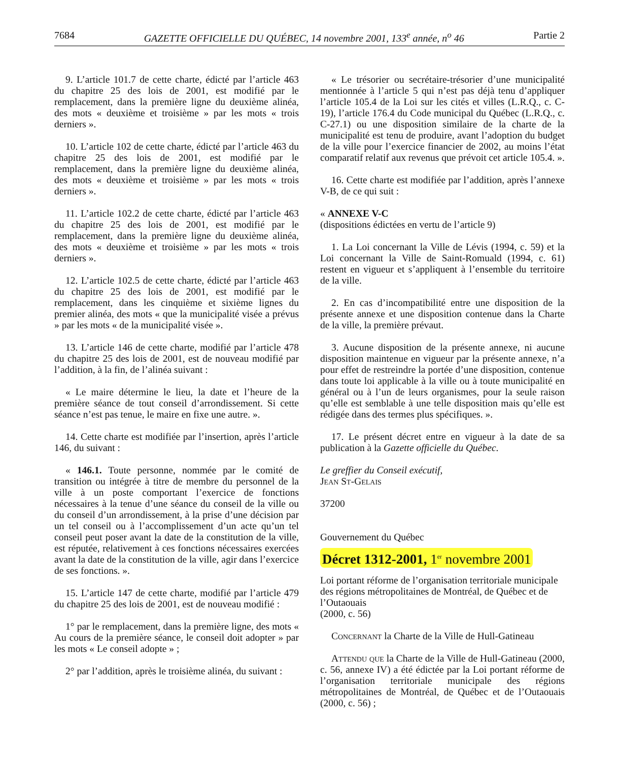7684 GAZETTE OFFICIELLE DU QUÉBEC, 14 novembre 2001, 133<sup>e</sup> année, n<sup>o</sup> 46 Partie 2
9. L’article 101.7 de cette charte, édicté par l’article 463 du chapitre 25 des lois de 2001, est modifié par le remplacement, dans la première ligne du deuxième alinéa, des mots « deuxième et troisième » par les mots « trois derniers ».
10. L’article 102 de cette charte, édicté par l’article 463 du chapitre 25 des lois de 2001, est modifié par le remplacement, dans la première ligne du deuxième alinéa, des mots « deuxième et troisième » par les mots « trois derniers ».
11. L’article 102.2 de cette charte, édicté par l’article 463 du chapitre 25 des lois de 2001, est modifié par le remplacement, dans la première ligne du deuxième alinéa, des mots « deuxième et troisième » par les mots « trois derniers ».
12. L’article 102.5 de cette charte, édicté par l’article 463 du chapitre 25 des lois de 2001, est modifié par le remplacement, dans les cinquième et sixième lignes du premier alinéa, des mots « que la municipalité visée a prévus » par les mots « de la municipalité visée ».
13. L’article 146 de cette charte, modifié par l’article 478 du chapitre 25 des lois de 2001, est de nouveau modifié par l’addition, à la fin, de l’alinéa suivant :
« Le maire détermine le lieu, la date et l’heure de la première séance de tout conseil d’arrondissement. Si cette séance n’est pas tenue, le maire en fixe une autre. ».
14. Cette charte est modifiée par l’insertion, après l’article 146, du suivant :
« 146.1. Toute personne, nommée par le comité de transition ou intégrée à titre de membre du personnel de la ville à un poste comportant l’exercice de fonctions nécessaires à la tenue d’une séance du conseil de la ville ou du conseil d’un arrondissement, à la prise d’une décision par un tel conseil ou à l’accomplissement d’un acte qu’un tel conseil peut poser avant la date de la constitution de la ville, est réputée, relativement à ces fonctions nécessaires exercées avant la date de la constitution de la ville, agir dans l’exercice de ses fonctions. ».
15. L’article 147 de cette charte, modifié par l’article 479 du chapitre 25 des lois de 2001, est de nouveau modifié :
1° par le remplacement, dans la première ligne, des mots « Au cours de la première séance, le conseil doit adopter » par les mots « Le conseil adopte » ;
2° par l’addition, après le troisième alinéa, du suivant :
« Le trésorier ou secrétaire-trésorier d’une municipalité mentionnée à l’article 5 qui n’est pas déjà tenu d’appliquer l’article 105.4 de la Loi sur les cités et villes (L.R.Q., c. C-19), l’article 176.4 du Code municipal du Québec (L.R.Q., c. C-27.1) ou une disposition similaire de la charte de la municipalité est tenu de produire, avant l’adoption du budget de la ville pour l’exercice financier de 2002, au moins l’état comparatif relatif aux revenus que prévoit cet article 105.4. ».
16. Cette charte est modifiée par l’addition, après l’annexe V-B, de ce qui suit :
« ANNEXE V-C
(dispositions édictées en vertu de l’article 9)
1. La Loi concernant la Ville de Lévis (1994, c. 59) et la Loi concernant la Ville de Saint-Romuald (1994, c. 61) restent en vigueur et s’appliquent à l’ensemble du territoire de la ville.
2. En cas d’incompatibilité entre une disposition de la présente annexe et une disposition contenue dans la Charte de la ville, la première prévaut.
3. Aucune disposition de la présente annexe, ni aucune disposition maintenue en vigueur par la présente annexe, n’a pour effet de restreindre la portée d’une disposition, contenue dans toute loi applicable à la ville ou à toute municipalité en général ou à l’un de leurs organismes, pour la seule raison qu’elle est semblable à une telle disposition mais qu’elle est rédigée dans des termes plus spécifiques. ».
17. Le présent décret entre en vigueur à la date de sa publication à la Gazette officielle du Québec.
Le greffier du Conseil exécutif,
Jean St-Gelais
37200
Gouvernement du Québec
Décret 1312-2001, 1<sup>er</sup> novembre 2001
Loi portant réforme de l’organisation territoriale municipale des régions métropolitaines de Montréal, de Québec et de l’Outaouais
(2000, c. 56)
Concernant la Charte de la Ville de Hull-Gatineau
Attendu que la Charte de la Ville de Hull-Gatineau (2000, c. 56, annexe IV) a été édictée par la Loi portant réforme de l’organisation territoriale municipale des régions métropolitaines de Montréal, de Québec et de l’Outaouais (2000, c. 56) ;